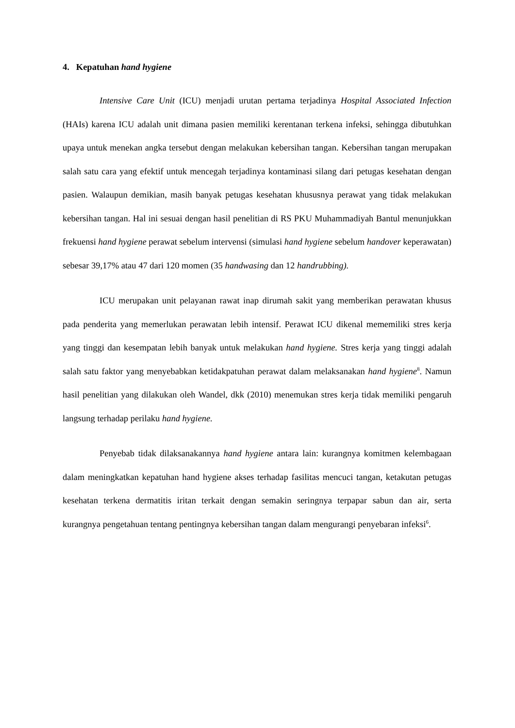4. Kepatuhan hand hygiene
Intensive Care Unit (ICU) menjadi urutan pertama terjadinya Hospital Associated Infection (HAIs) karena ICU adalah unit dimana pasien memiliki kerentanan terkena infeksi, sehingga dibutuhkan upaya untuk menekan angka tersebut dengan melakukan kebersihan tangan. Kebersihan tangan merupakan salah satu cara yang efektif untuk mencegah terjadinya kontaminasi silang dari petugas kesehatan dengan pasien. Walaupun demikian, masih banyak petugas kesehatan khususnya perawat yang tidak melakukan kebersihan tangan. Hal ini sesuai dengan hasil penelitian di RS PKU Muhammadiyah Bantul menunjukkan frekuensi hand hygiene perawat sebelum intervensi (simulasi hand hygiene sebelum handover keperawatan) sebesar 39,17% atau 47 dari 120 momen (35 handwasing dan 12 handrubbing).
ICU merupakan unit pelayanan rawat inap dirumah sakit yang memberikan perawatan khusus pada penderita yang memerlukan perawatan lebih intensif. Perawat ICU dikenal mememiliki stres kerja yang tinggi dan kesempatan lebih banyak untuk melakukan hand hygiene. Stres kerja yang tinggi adalah salah satu faktor yang menyebabkan ketidakpatuhan perawat dalam melaksanakan hand hygiene<sup>8</sup>. Namun hasil penelitian yang dilakukan oleh Wandel, dkk (2010) menemukan stres kerja tidak memiliki pengaruh langsung terhadap perilaku hand hygiene.
Penyebab tidak dilaksanakannya hand hygiene antara lain: kurangnya komitmen kelembagaan dalam meningkatkan kepatuhan hand hygiene akses terhadap fasilitas mencuci tangan, ketakutan petugas kesehatan terkena dermatitis iritan terkait dengan semakin seringnya terpapar sabun dan air, serta kurangnya pengetahuan tentang pentingnya kebersihan tangan dalam mengurangi penyebaran infeksi<sup>6</sup>.